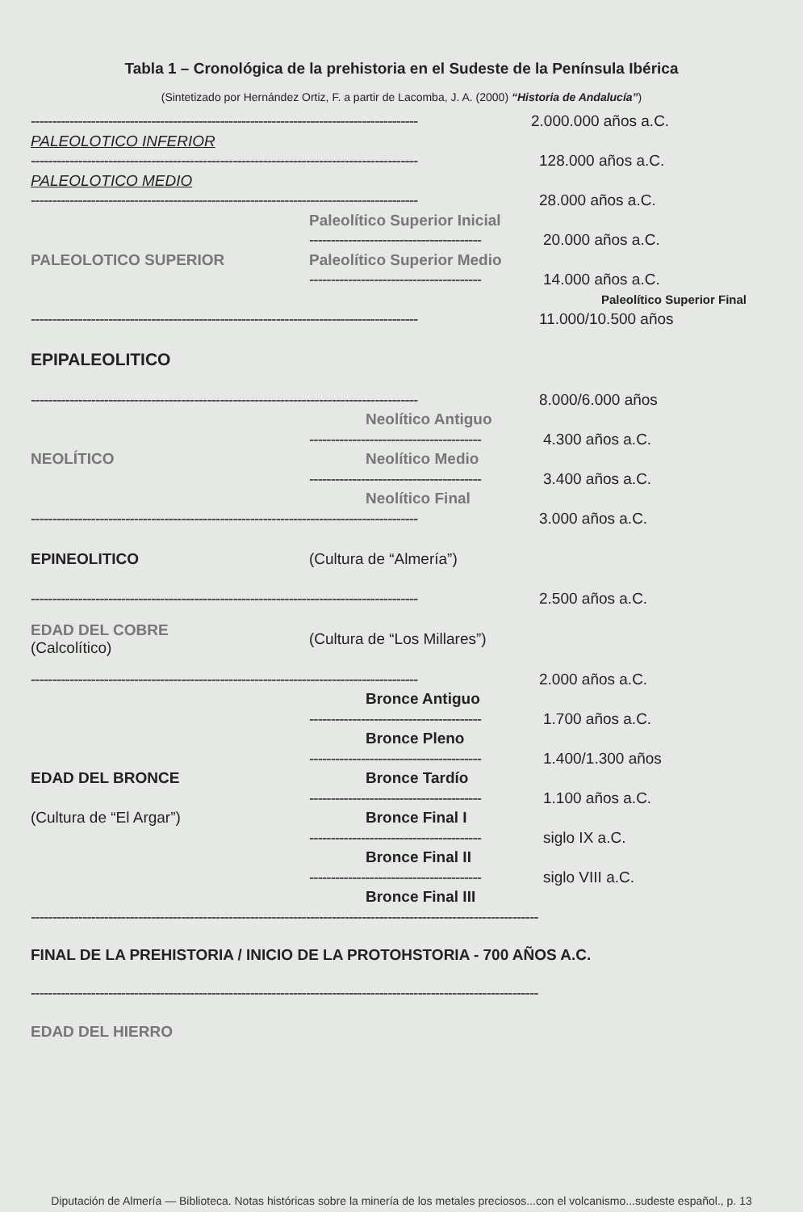Tabla 1 – Cronológica de la prehistoria en el Sudeste de la Península Ibérica
(Sintetizado por Hernández Ortiz, F. a partir de Lacomba, J. A. (2000) “Historia de Andalucía”)
------------------------------------------------------------------------------------------ 2.000.000 años a.C.
PALEOLOTICO INFERIOR
------------------------------------------------------------------------------------------ 128.000 años a.C.
PALEOLOTICO MEDIO
------------------------------------------------------------------------------------------ 28.000 años a.C.
Paleolítico Superior Inicial
---------------------------------------- 20.000 años a.C.
PALEOLOTICO SUPERIOR Paleolítico Superior Medio
---------------------------------------- 14.000 años a.C.
Paleolítico Superior Final
------------------------------------------------------------------------------------------ 11.000/10.500 años
EPIPALEOLITICO
------------------------------------------------------------------------------------------ 8.000/6.000 años
Neolítico Antiguo
---------------------------------------- 4.300 años a.C.
NEOLÍTICO Neolítico Medio
---------------------------------------- 3.400 años a.C.
Neolítico Final
------------------------------------------------------------------------------------------ 3.000 años a.C.
EPINEOLITICO (Cultura de “Almería”)
------------------------------------------------------------------------------------------ 2.500 años a.C.
EDAD DEL COBRE
(Calcolítico) (Cultura de “Los Millares”)
------------------------------------------------------------------------------------------ 2.000 años a.C.
Bronce Antiguo
---------------------------------------- 1.700 años a.C.
Bronce Pleno
---------------------------------------- 1.400/1.300 años
EDAD DEL BRONCE Bronce Tardío
---------------------------------------- 1.100 años a.C.
(Cultura de “El Argar”) Bronce Final I
---------------------------------------- siglo IX a.C.
Bronce Final II
---------------------------------------- siglo VIII a.C.
Bronce Final III
----------------------------------------------------------------------------------------------------------------------
FINAL DE LA PREHISTORIA / INICIO DE LA PROTOHSTORIA - 700 AÑOS A.C.
----------------------------------------------------------------------------------------------------------------------
EDAD DEL HIERRO
Diputación de Almería — Biblioteca. Notas históricas sobre la minería de los metales preciosos...con el volcanismo...sudeste español., p. 13